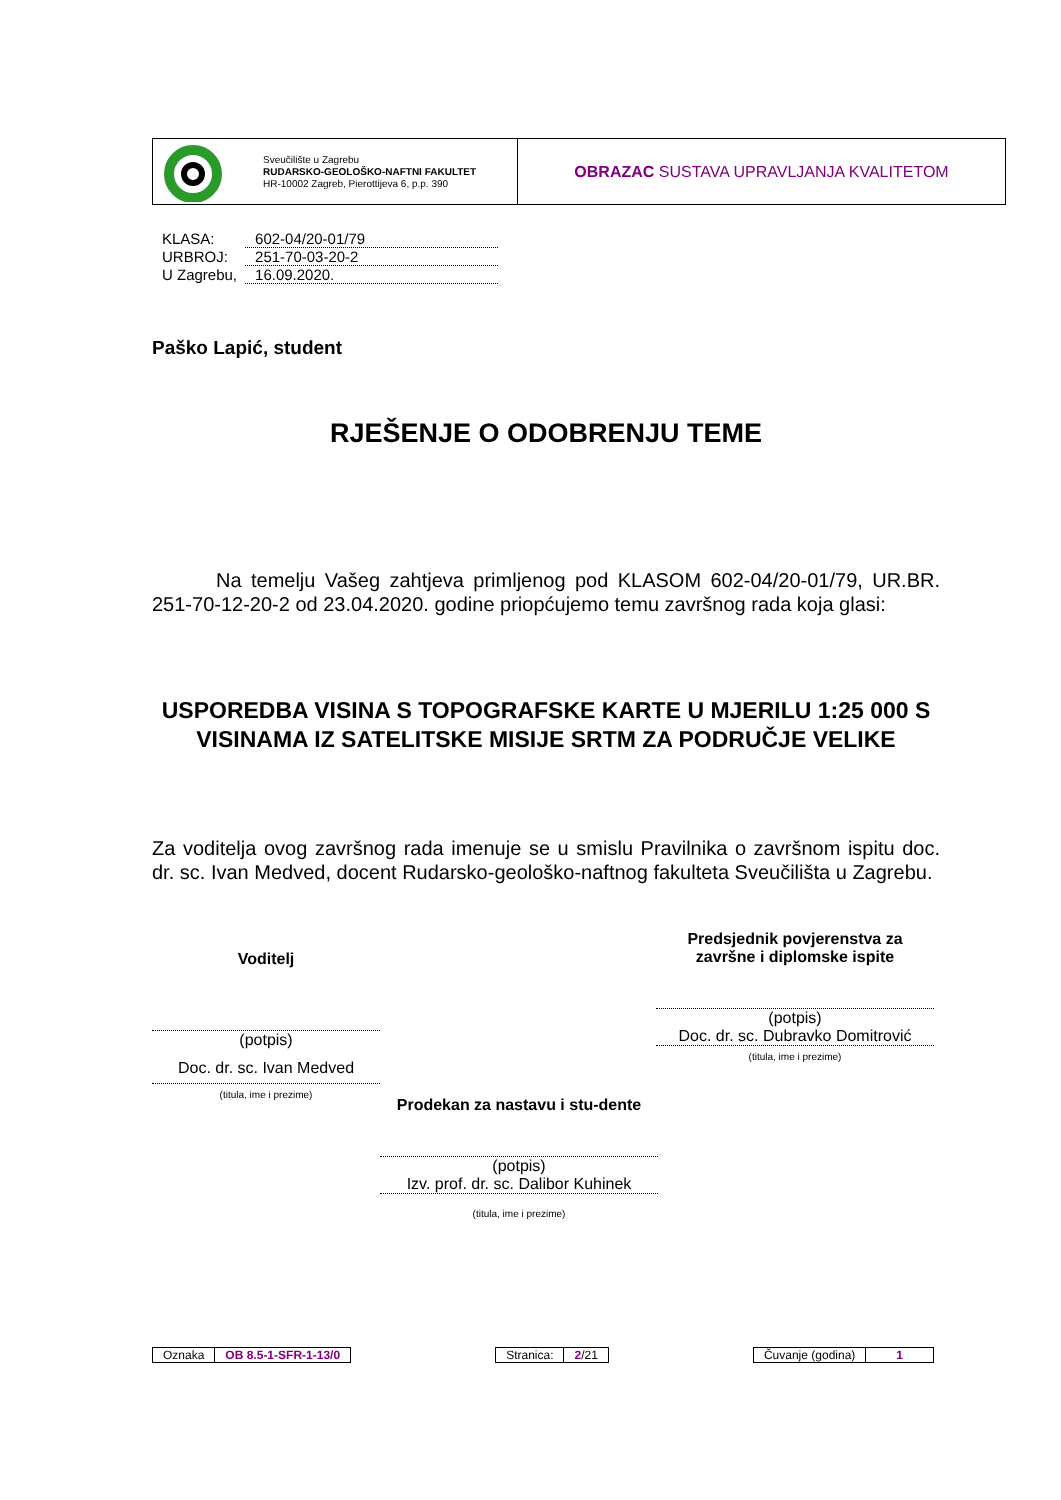Sveučilište u Zagrebu
RUDARSKO-GEOLOŠKO-NAFTNI FAKULTET
HR-10002 Zagreb, Pierottijeva 6, p.p. 390
OBRAZAC SUSTAVA UPRAVLJANJA KVALITETOM
| KLASA: | 602-04/20-01/79 |
| URBROJ: | 251-70-03-20-2 |
| U Zagrebu, | 16.09.2020. |
Paško Lapić, student
RJEŠENJE O ODOBRENJU TEME
Na temelju Vašeg zahtjeva primljenog pod KLASOM 602-04/20-01/79, UR.BR. 251-70-12-20-2 od 23.04.2020. godine priopćujemo temu završnog rada koja glasi:
USPOREDBA VISINA S TOPOGRAFSKE KARTE U MJERILU 1:25 000 S VISINAMA IZ SATELITSKE MISIJE SRTM ZA PODRUČJE VELIKE
Za voditelja ovog završnog rada imenuje se u smislu Pravilnika o završnom ispitu doc. dr. sc. Ivan Medved, docent Rudarsko-geološko-naftnog fakulteta Sveučilišta u Zagrebu.
Voditelj
(potpis)
Doc. dr. sc. Ivan Medved
(titula, ime i prezime)
Predsjednik povjerenstva za završne i diplomske ispite
(potpis)
Doc. dr. sc. Dubravko Domitrović
(titula, ime i prezime)
Prodekan za nastavu i stu-dente
(potpis)
Izv. prof. dr. sc. Dalibor Kuhinek
(titula, ime i prezime)
| Oznaka | OB 8.5-1-SFR-1-13/0 |
| Stranica: | 2 /21 |
| Čuvanje (godina) | 1 |